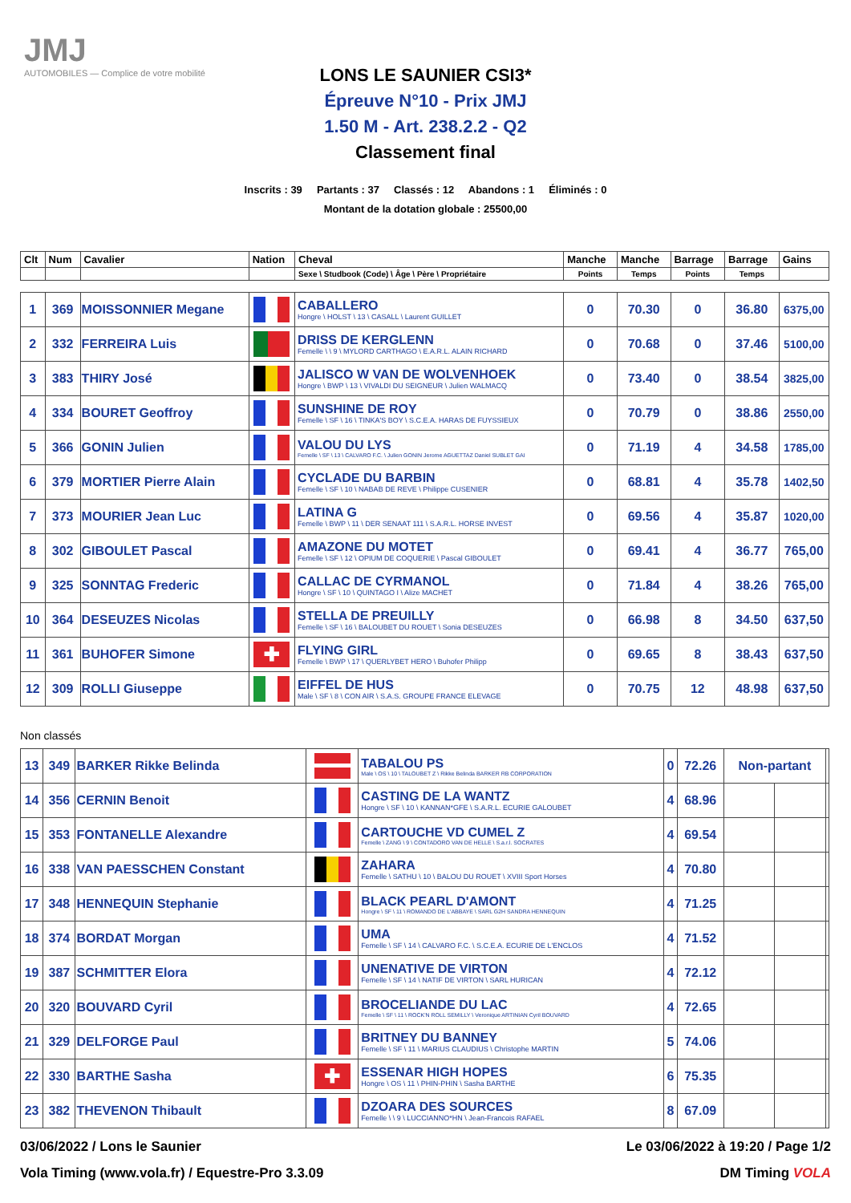JMJ
AUTOMOBILES — Complice de votre mobilité
LONS LE SAUNIER CSI3*
Épreuve N°10 - Prix JMJ
1.50 M - Art. 238.2.2 - Q2
Classement final
Inscrits : 39 Partants : 37 Classés : 12 Abandons : 1 Éliminés : 0
Montant de la dotation globale : 25500,00
| Clt | Num | Cavalier | Nation | Cheval | Manche | Manche | Barrage | Barrage | Gains |
| --- | --- | --- | --- | --- | --- | --- | --- | --- | --- |
| | | | | Sexe \ Studbook (Code) \ Âge \ Père \ Propriétaire | Points | Temps | Points | Temps | |
| 1 | 369 | MOISSONNIER Megane | | CABALLERO Hongre \ HOLST \ 13 \ CASALL \ Laurent GUILLET | 0 | 70.30 | 0 | 36.80 | 6375,00 |
| 2 | 332 | FERREIRA Luis | | DRISS DE KERGLENN Femelle \ \ 9 \ MYLORD CARTHAGO \ E.A.R.L. ALAIN RICHARD | 0 | 70.68 | 0 | 37.46 | 5100,00 |
| 3 | 383 | THIRY José | | JALISCO W VAN DE WOLVENHOEK Hongre \ BWP \ 13 \ VIVALDI DU SEIGNEUR \ Julien WALMACQ | 0 | 73.40 | 0 | 38.54 | 3825,00 |
| 4 | 334 | BOURET Geoffroy | | SUNSHINE DE ROY Femelle \ SF \ 16 \ TINKA'S BOY \ S.C.E.A. HARAS DE FUYSSIEUX | 0 | 70.79 | 0 | 38.86 | 2550,00 |
| 5 | 366 | GONIN Julien | | VALOU DU LYS Femelle \ SF \ 13 \ CALVARO F.C. \ Julien GONIN Jerome AGUETTAZ Daniel SUBLET GAI | 0 | 71.19 | 4 | 34.58 | 1785,00 |
| 6 | 379 | MORTIER Pierre Alain | | CYCLADE DU BARBIN Femelle \ SF \ 10 \ NABAB DE REVE \ Philippe CUSENIER | 0 | 68.81 | 4 | 35.78 | 1402,50 |
| 7 | 373 | MOURIER Jean Luc | | LATINA G Femelle \ BWP \ 11 \ DER SENAAT 111 \ S.A.R.L. HORSE INVEST | 0 | 69.56 | 4 | 35.87 | 1020,00 |
| 8 | 302 | GIBOULET Pascal | | AMAZONE DU MOTET Femelle \ SF \ 12 \ OPIUM DE COQUERIE \ Pascal GIBOULET | 0 | 69.41 | 4 | 36.77 | 765,00 |
| 9 | 325 | SONNTAG Frederic | | CALLAC DE CYRMANOL Hongre \ SF \ 10 \ QUINTAGO I \ Alize MACHET | 0 | 71.84 | 4 | 38.26 | 765,00 |
| 10 | 364 | DESEUZES Nicolas | | STELLA DE PREUILLY Femelle \ SF \ 16 \ BALOUBET DU ROUET \ Sonia DESEUZES | 0 | 66.98 | 8 | 34.50 | 637,50 |
| 11 | 361 | BUHOFER Simone | ✚ | FLYING GIRL Femelle \ BWP \ 17 \ QUERLYBET HERO \ Buhofer Philipp | 0 | 69.65 | 8 | 38.43 | 637,50 |
| 12 | 309 | ROLLI Giuseppe | | EIFFEL DE HUS Male \ SF \ 8 \ CON AIR \ S.A.S. GROUPE FRANCE ELEVAGE | 0 | 70.75 | 12 | 48.98 | 637,50 |
Non classés
| 13 | 349 | BARKER Rikke Belinda | | TABALOU PS Male \ OS \ 10 \ TALOUBET Z \ Rikke Belinda BARKER RB CORPORATION | 0 | 72.26 | Non-partant | | |
| 14 | 356 | CERNIN Benoit | | CASTING DE LA WANTZ Hongre \ SF \ 10 \ KANNAN*GFE \ S.A.R.L. ECURIE GALOUBET | 4 | 68.96 | | | |
| 15 | 353 | FONTANELLE Alexandre | | CARTOUCHE VD CUMEL Z Femelle \ ZANG \ 9 \ CONTADORO VAN DE HELLE \ S.a.r.l. SOCRATES | 4 | 69.54 | | | |
| 16 | 338 | VAN PAESSCHEN Constant | | ZAHARA Femelle \ SATHU \ 10 \ BALOU DU ROUET \ XVIII Sport Horses | 4 | 70.80 | | | |
| 17 | 348 | HENNEQUIN Stephanie | | BLACK PEARL D'AMONT Hongre \ SF \ 11 \ ROMANDO DE L'ABBAYE \ SARL G2H SANDRA HENNEQUIN | 4 | 71.25 | | | |
| 18 | 374 | BORDAT Morgan | | UMA Femelle \ SF \ 14 \ CALVARO F.C. \ S.C.E.A. ECURIE DE L'ENCLOS | 4 | 71.52 | | | |
| 19 | 387 | SCHMITTER Elora | | UNENATIVE DE VIRTON Femelle \ SF \ 14 \ NATIF DE VIRTON \ SARL HURICAN | 4 | 72.12 | | | |
| 20 | 320 | BOUVARD Cyril | | BROCELIANDE DU LAC Femelle \ SF \ 11 \ ROCK'N ROLL SEMILLY \ Veronique ARTINIAN Cyril BOUVARD | 4 | 72.65 | | | |
| 21 | 329 | DELFORGE Paul | | BRITNEY DU BANNEY Femelle \ SF \ 11 \ MARIUS CLAUDIUS \ Christophe MARTIN | 5 | 74.06 | | | |
| 22 | 330 | BARTHE Sasha | ✚ | ESSENAR HIGH HOPES Hongre \ OS \ 11 \ PHIN-PHIN \ Sasha BARTHE | 6 | 75.35 | | | |
| 23 | 382 | THEVENON Thibault | | DZOARA DES SOURCES Femelle \ \ 9 \ LUCCIANNO*HN \ Jean-Francois RAFAEL | 8 | 67.09 | | | |
03/06/2022 / Lons le Saunier Le 03/06/2022 à 19:20 / Page 1/2
Vola Timing (www.vola.fr) / Equestre-Pro 3.3.09 DM Timing VOLA